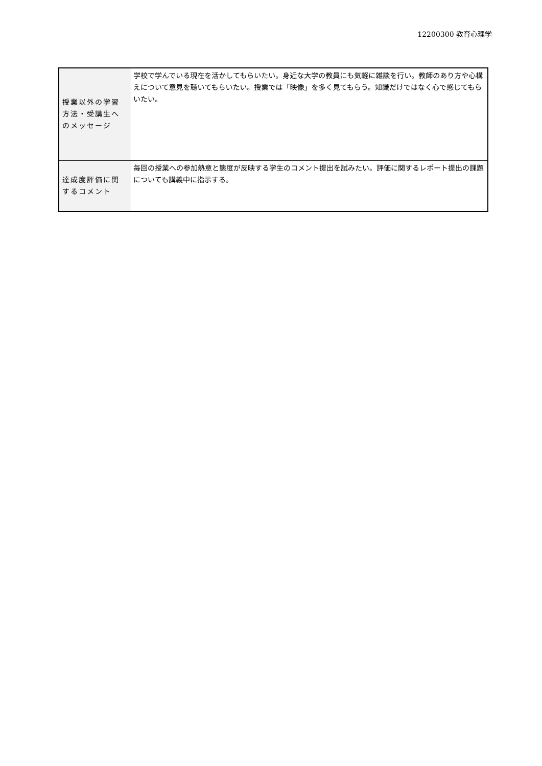12200300 教育心理学
| 授業以外の学習方法・受講生へのメッセージ | 学校で学んでいる現在を活かしてもらいたい。身近な大学の教員にも気軽に雑談を行い。教師のあり方や心構えについて意見を聴いてもらいたい。授業では「映像」を多く見てもらう。知識だけではなく心で感じてもらいたい。 |
| 達成度評価に関するコメント | 毎回の授業への参加熱意と態度が反映する学生のコメント提出を試みたい。評価に関するレポート提出の課題についても講義中に指示する。 |